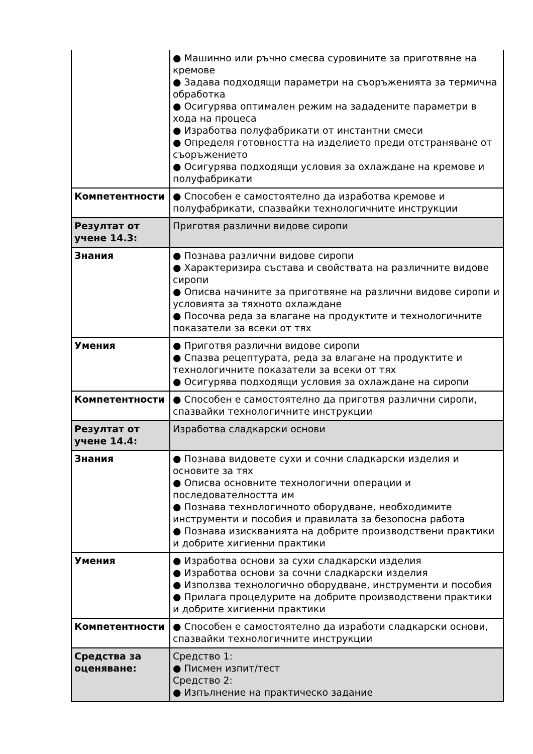| | ● Машинно или ръчно смесва суровините за приготвяне на кремове ● Задава подходящи параметри на съоръженията за термична обработка ● Осигурява оптимален режим на зададените параметри в хода на процеса ● Изработва полуфабрикати от инстантни смеси ● Определя готовността на изделието преди отстраняване от съоръжението ● Осигурява подходящи условия за охлаждане на кремове и полуфабрикати |
| Компетентности | ● Способен е самостоятелно да изработва кремове и полуфабрикати, спазвайки технологичните инструкции |
| Резултат от учене 14.3: | Приготвя различни видове сиропи |
| Знания | ● Познава различни видове сиропи ● Характеризира състава и свойствата на различните видове сиропи ● Описва начините за приготвяне на различни видове сиропи и условията за тяхното охлаждане ● Посочва реда за влагане на продуктите и технологичните показатели за всеки от тях |
| Умения | ● Приготвя различни видове сиропи ● Спазва рецептурата, реда за влагане на продуктите и технологичните показатели за всеки от тях ● Осигурява подходящи условия за охлаждане на сиропи |
| Компетентности | ● Способен е самостоятелно да приготвя различни сиропи, спазвайки технологичните инструкции |
| Резултат от учене 14.4: | Изработва сладкарски основи |
| Знания | ● Познава видовете сухи и сочни сладкарски изделия и основите за тях ● Описва основните технологични операции и последователността им ● Познава технологичното оборудване, необходимите инструменти и пособия и правилата за безопосна работа ● Познава изискванията на добрите производствени практики и добрите хигиенни практики |
| Умения | ● Изработва основи за сухи сладкарски изделия ● Изработва основи за сочни сладкарски изделия ● Използва технологично оборудване, инструменти и пособия ● Прилага процедурите на добрите производствени практики и добрите хигиенни практики |
| Компетентности | ● Способен е самостоятелно да изработи сладкарски основи, спазвайки технологичните инструкции |
| Средства за оценяване: | Средство 1: ● Писмен изпит/тест Средство 2: ● Изпълнение на практическо задание |